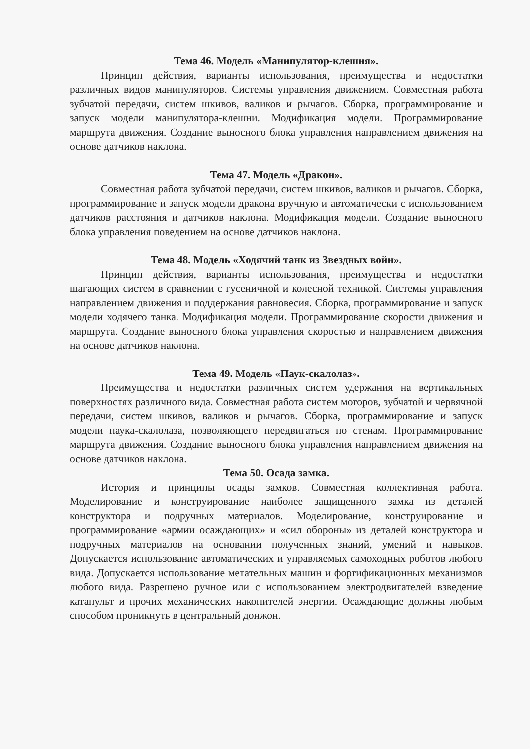Тема 46. Модель «Манипулятор-клешня».
Принцип действия, варианты использования, преимущества и недостатки различных видов манипуляторов. Системы управления движением. Совместная работа зубчатой передачи, систем шкивов, валиков и рычагов. Сборка, программирование и запуск модели манипулятора-клешни. Модификация модели. Программирование маршрута движения. Создание выносного блока управления направлением движения на основе датчиков наклона.
Тема 47. Модель «Дракон».
Совместная работа зубчатой передачи, систем шкивов, валиков и рычагов. Сборка, программирование и запуск модели дракона вручную и автоматически с использованием датчиков расстояния и датчиков наклона. Модификация модели. Создание выносного блока управления поведением на основе датчиков наклона.
Тема 48. Модель «Ходячий танк из Звездных войн».
Принцип действия, варианты использования, преимущества и недостатки шагающих систем в сравнении с гусеничной и колесной техникой. Системы управления направлением движения и поддержания равновесия. Сборка, программирование и запуск модели ходячего танка. Модификация модели. Программирование скорости движения и маршрута. Создание выносного блока управления скоростью и направлением движения на основе датчиков наклона.
Тема 49. Модель «Паук-скалолаз».
Преимущества и недостатки различных систем удержания на вертикальных поверхностях различного вида. Совместная работа систем моторов, зубчатой и червячной передачи, систем шкивов, валиков и рычагов. Сборка, программирование и запуск модели паука-скалолаза, позволяющего передвигаться по стенам. Программирование маршрута движения. Создание выносного блока управления направлением движения на основе датчиков наклона.
Тема 50. Осада замка.
История и принципы осады замков. Совместная коллективная работа. Моделирование и конструирование наиболее защищенного замка из деталей конструктора и подручных материалов. Моделирование, конструирование и программирование «армии осаждающих» и «сил обороны» из деталей конструктора и подручных материалов на основании полученных знаний, умений и навыков. Допускается использование автоматических и управляемых самоходных роботов любого вида. Допускается использование метательных машин и фортификационных механизмов любого вида. Разрешено ручное или с использованием электродвигателей взведение катапульт и прочих механических накопителей энергии. Осаждающие должны любым способом проникнуть в центральный донжон.